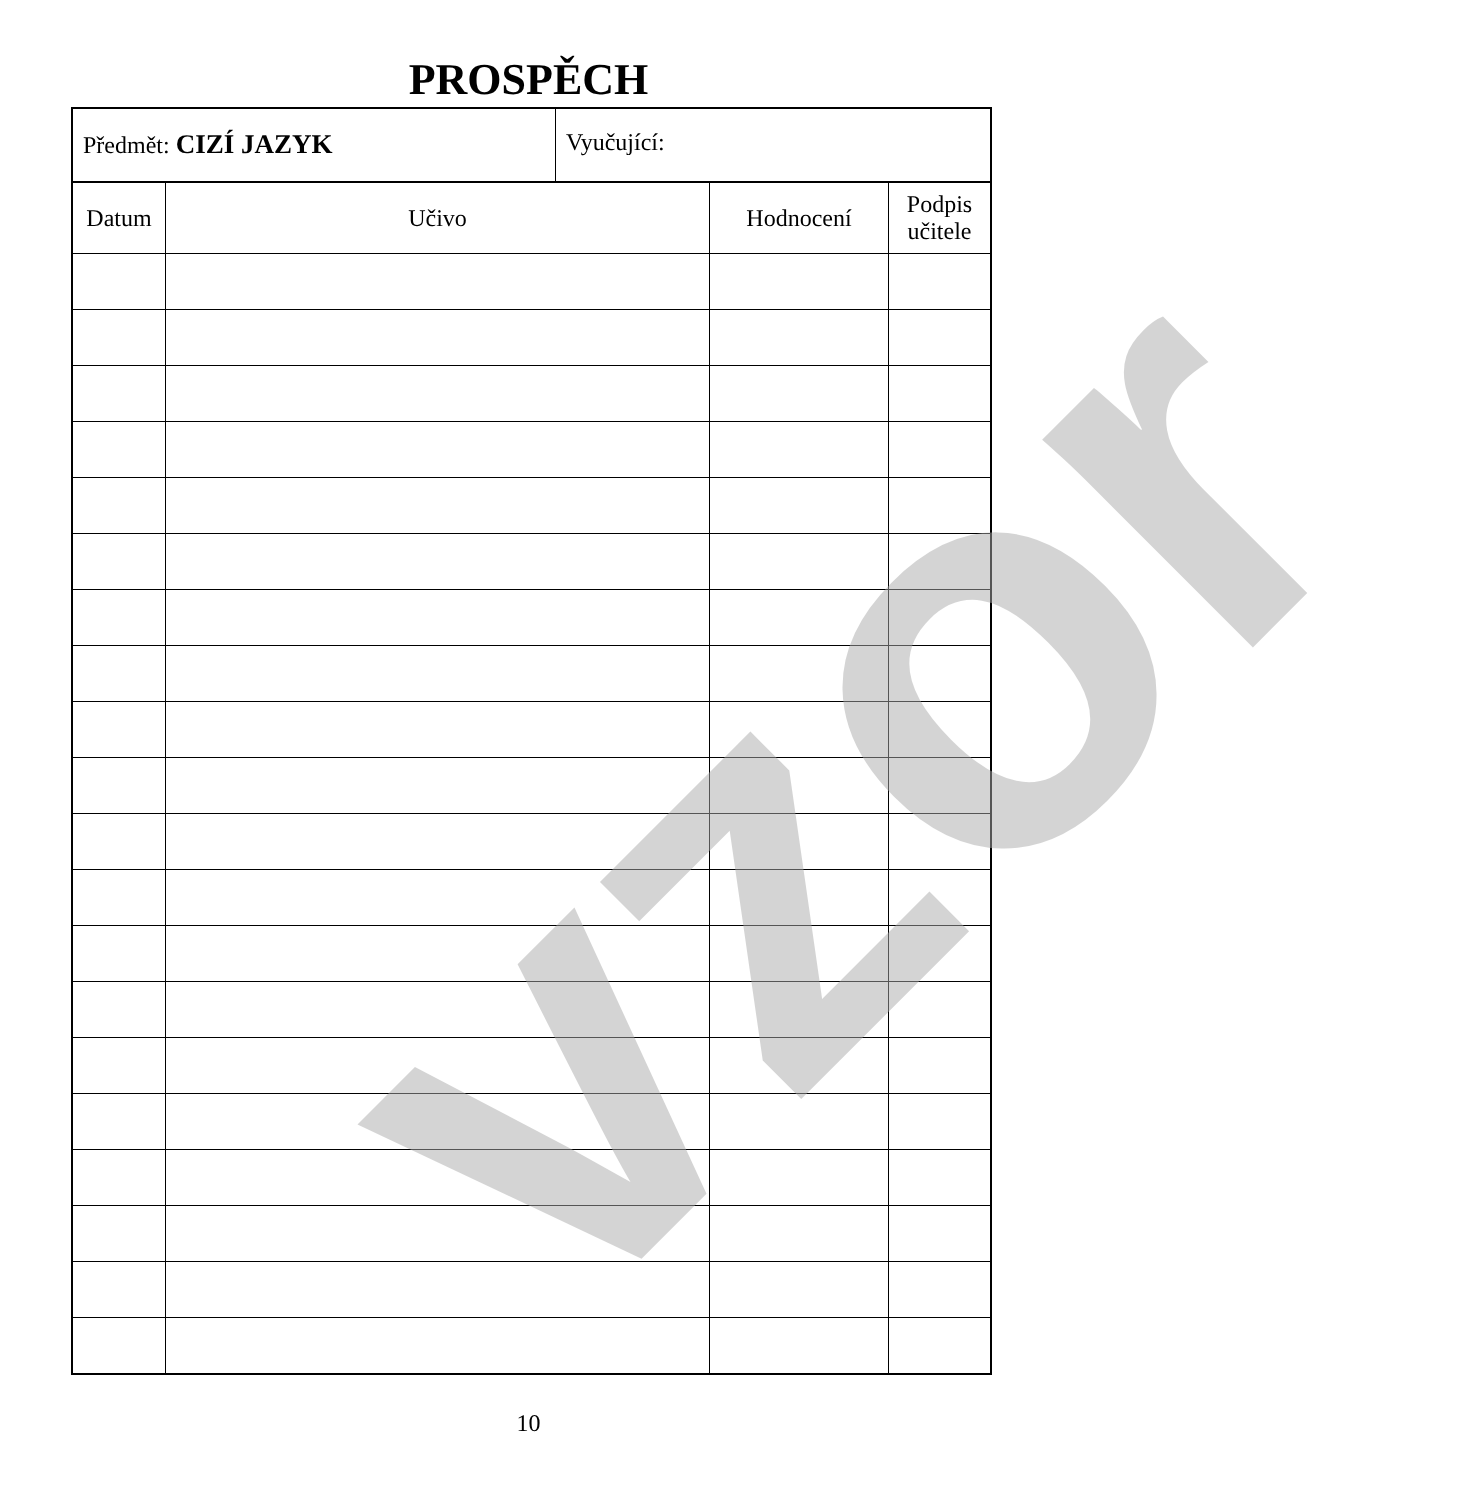PROSPĚCH
Předmět: CIZÍ JAZYK Vyučující:
| Datum | Učivo | Hodnocení | Podpis učitele |
| --- | --- | --- | --- |
vzor 10